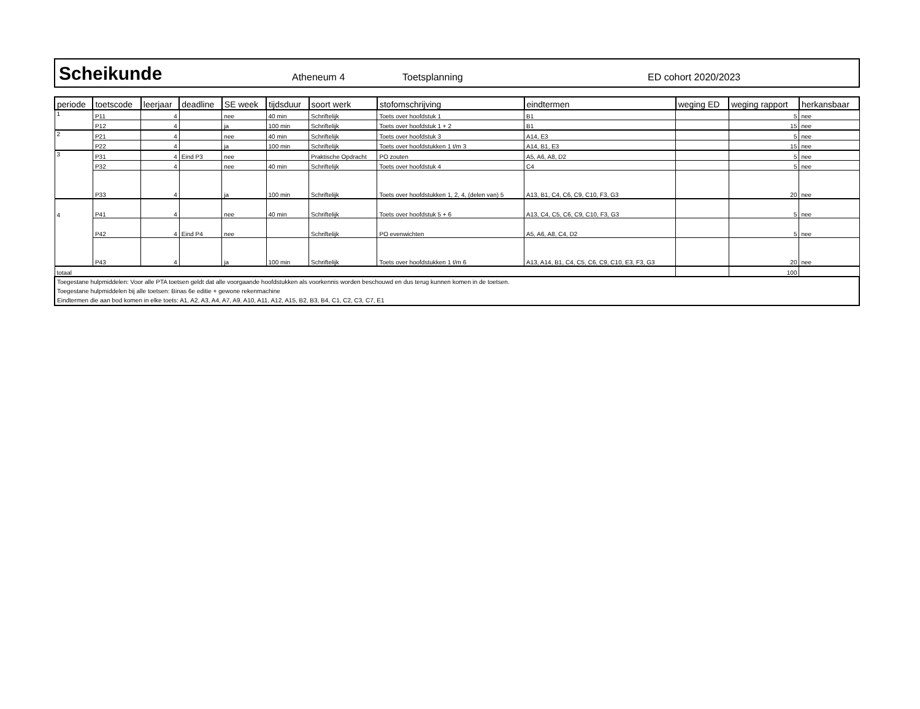Scheikunde Atheneum 4 Toetsplanning ED cohort 2020/2023
| periode | toetscode | leerjaar | deadline | SE week | tijdsduur | soort werk | stofomschrijving | eindtermen | weging ED | weging rapport | herkansbaar |
| --- | --- | --- | --- | --- | --- | --- | --- | --- | --- | --- | --- |
| 1 | P11 | 4 | | nee | 40 min | Schriftelijk | Toets over hoofdstuk 1 | B1 | | 5 | nee |
| | P12 | 4 | | ja | 100 min | Schriftelijk | Toets over hoofdstuk 1 + 2 | B1 | | 15 | nee |
| 2 | P21 | 4 | | nee | 40 min | Schriftelijk | Toets over hoofdstuk 3 | A14, E3 | | 5 | nee |
| | P22 | 4 | | ja | 100 min | Schriftelijk | Toets over hoofdstukken 1 t/m 3 | A14, B1, E3 | | 15 | nee |
| 3 | P31 | 4 | Eind P3 | nee | | Praktische Opdracht | PO zouten | A5, A6, A8, D2 | | 5 | nee |
| | P32 | 4 | | nee | 40 min | Schriftelijk | Toets over hoofdstuk 4 | C4 | | 5 | nee |
| | P33 | 4 | | ja | 100 min | Schriftelijk | Toets over hoofdstukken 1, 2, 4, (delen van) 5 | A13, B1, C4, C6, C9, C10, F3, G3 | | 20 | nee |
| 4 | P41 | 4 | | nee | 40 min | Schriftelijk | Toets over hoofdstuk 5 + 6 | A13, C4, C5, C6, C9, C10, F3, G3 | | 5 | nee |
| | P42 | 4 | Eind P4 | nee | | Schriftelijk | PO evenwichten | A5, A6, A8, C4, D2 | | 5 | nee |
| | P43 | 4 | | ja | 100 min | Schriftelijk | Toets over hoofdstukken 1 t/m 6 | A13, A14, B1, C4, C5, C6, C9, C10, E3, F3, G3 | | 20 | nee |
| totaal | | | | | | | | | | 100 | |
| Toegestane hulpmiddelen: Voor alle PTA toetsen geldt dat alle voorgaande hoofdstukken als voorkennis worden beschouwd en dus terug kunnen komen in de toetsen. Toegestane hulpmiddelen bij alle toetsen: Binas 6e editie + gewone rekenmachine Eindtermen die aan bod komen in elke toets: A1, A2, A3, A4, A7, A9, A10, A11, A12, A15, B2, B3, B4, C1, C2, C3, C7, E1 | | | | | | | | | | | |